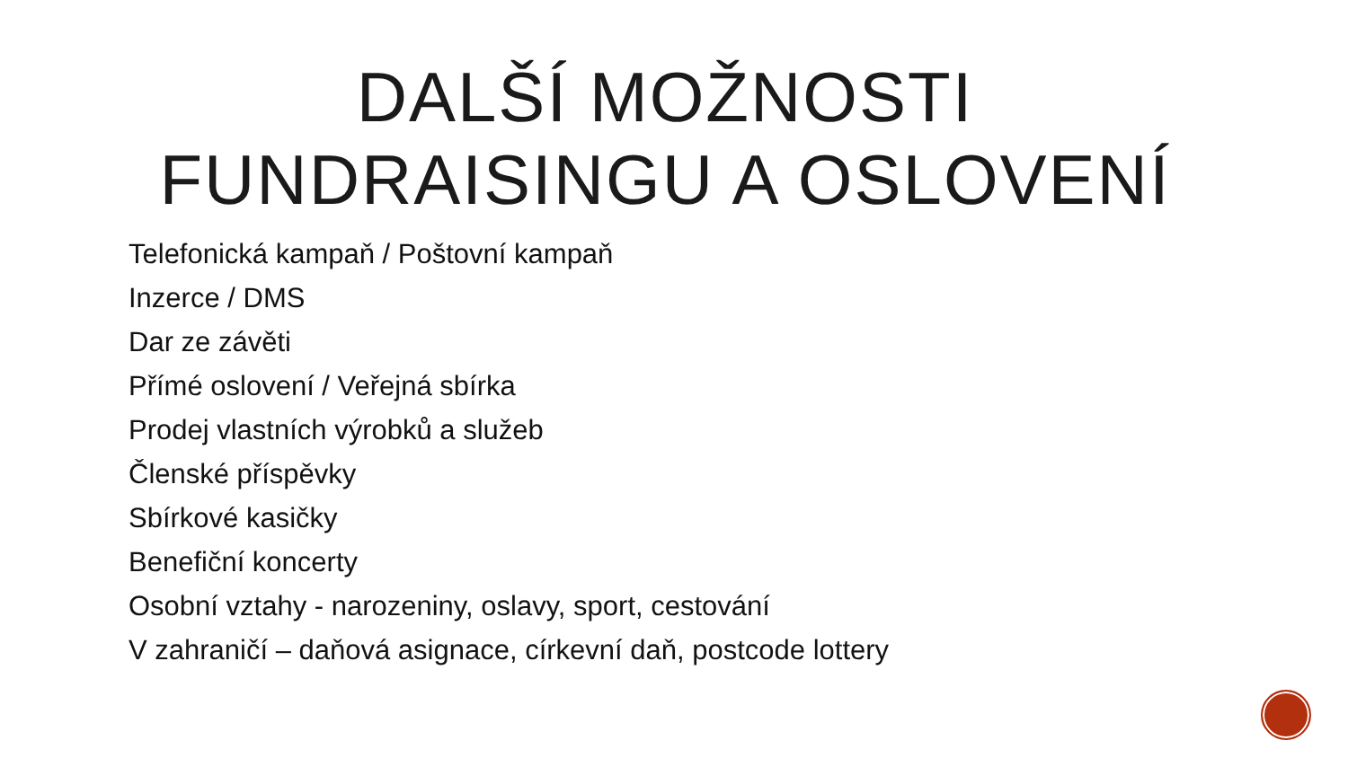DALŠÍ MOŽNOSTI FUNDRAISINGU A OSLOVENÍ
Telefonická kampaň / Poštovní kampaň
Inzerce / DMS
Dar ze závěti
Přímé oslovení / Veřejná sbírka
Prodej vlastních výrobků a služeb
Členské příspěvky
Sbírkové kasičky
Benefiční koncerty
Osobní vztahy - narozeniny, oslavy, sport, cestování
V zahraničí – daňová asignace, církevní daň, postcode lottery